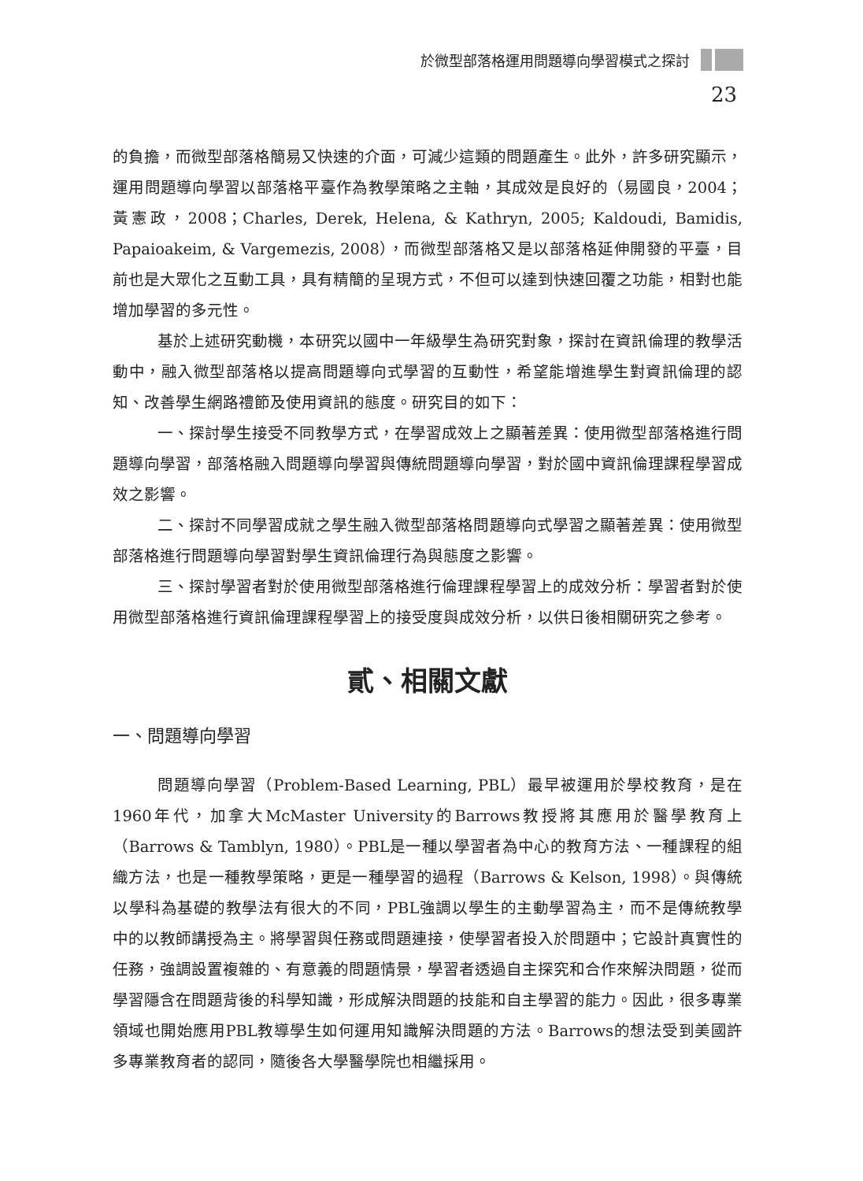於微型部落格運用問題導向學習模式之探討
23
的負擔，而微型部落格簡易又快速的介面，可減少這類的問題產生。此外，許多研究顯示，運用問題導向學習以部落格平臺作為教學策略之主軸，其成效是良好的（易國良，2004；黃憲政，2008；Charles, Derek, Helena, & Kathryn, 2005; Kaldoudi, Bamidis, Papaioakeim, & Vargemezis, 2008），而微型部落格又是以部落格延伸開發的平臺，目前也是大眾化之互動工具，具有精簡的呈現方式，不但可以達到快速回覆之功能，相對也能增加學習的多元性。
基於上述研究動機，本研究以國中一年級學生為研究對象，探討在資訊倫理的教學活動中，融入微型部落格以提高問題導向式學習的互動性，希望能增進學生對資訊倫理的認知、改善學生網路禮節及使用資訊的態度。研究目的如下：
一、探討學生接受不同教學方式，在學習成效上之顯著差異：使用微型部落格進行問題導向學習，部落格融入問題導向學習與傳統問題導向學習，對於國中資訊倫理課程學習成效之影響。
二、探討不同學習成就之學生融入微型部落格問題導向式學習之顯著差異：使用微型部落格進行問題導向學習對學生資訊倫理行為與態度之影響。
三、探討學習者對於使用微型部落格進行倫理課程學習上的成效分析：學習者對於使用微型部落格進行資訊倫理課程學習上的接受度與成效分析，以供日後相關研究之參考。
貳、相關文獻
一、問題導向學習
問題導向學習（Problem-Based Learning, PBL）最早被運用於學校教育，是在1960年代，加拿大McMaster University的Barrows教授將其應用於醫學教育上（Barrows & Tamblyn, 1980）。PBL是一種以學習者為中心的教育方法、一種課程的組織方法，也是一種教學策略，更是一種學習的過程（Barrows & Kelson, 1998）。與傳統以學科為基礎的教學法有很大的不同，PBL強調以學生的主動學習為主，而不是傳統教學中的以教師講授為主。將學習與任務或問題連接，使學習者投入於問題中；它設計真實性的任務，強調設置複雜的、有意義的問題情景，學習者透過自主探究和合作來解決問題，從而學習隱含在問題背後的科學知識，形成解決問題的技能和自主學習的能力。因此，很多專業領域也開始應用PBL教導學生如何運用知識解決問題的方法。Barrows的想法受到美國許多專業教育者的認同，隨後各大學醫學院也相繼採用。